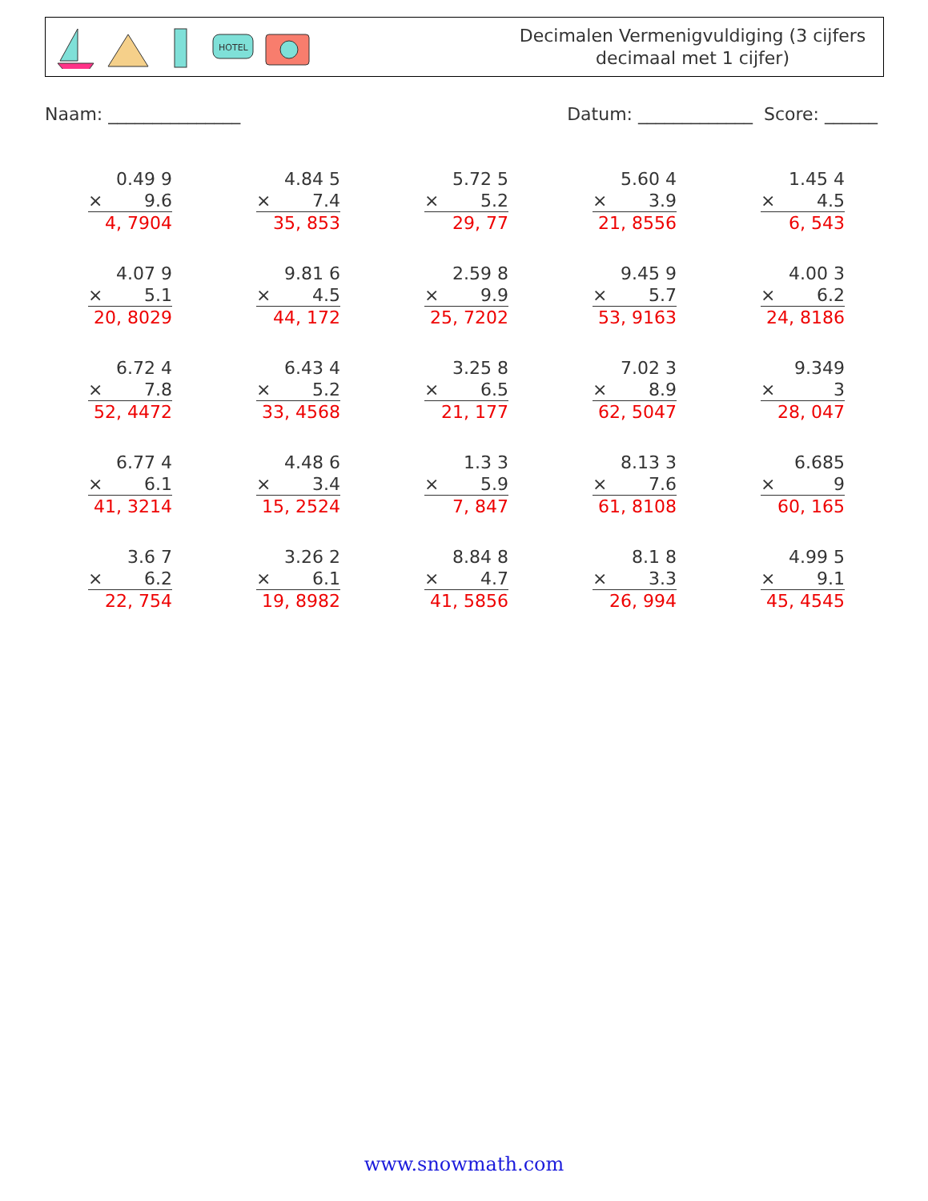HOTEL
Decimalen Vermenigvuldiging (3 cijfers
decimaal met 1 cijfer)
Naam: _______________ Datum: _____________ Score: ______
0.49 9
× 9.6
4, 7904
4.84 5
× 7.4
35, 853
5.72 5
× 5.2
29, 77
5.60 4
× 3.9
21, 8556
1.45 4
× 4.5
6, 543
4.07 9
× 5.1
20, 8029
9.81 6
× 4.5
44, 172
2.59 8
× 9.9
25, 7202
9.45 9
× 5.7
53, 9163
4.00 3
× 6.2
24, 8186
6.72 4
× 7.8
52, 4472
6.43 4
× 5.2
33, 4568
3.25 8
× 6.5
21, 177
7.02 3
× 8.9
62, 5047
9.349
× 3
28, 047
6.77 4
× 6.1
41, 3214
4.48 6
× 3.4
15, 2524
1.3 3
× 5.9
7, 847
8.13 3
× 7.6
61, 8108
6.685
× 9
60, 165
3.6 7
× 6.2
22, 754
3.26 2
× 6.1
19, 8982
8.84 8
× 4.7
41, 5856
8.1 8
× 3.3
26, 994
4.99 5
× 9.1
45, 4545
www.snowmath.com